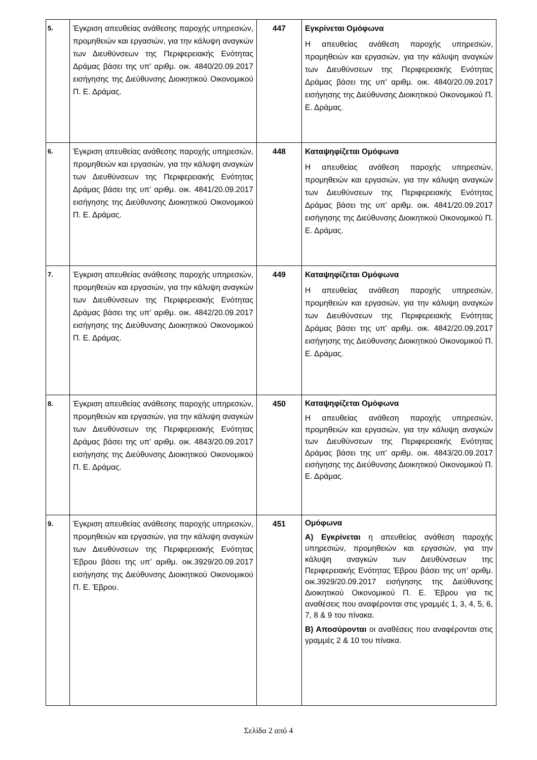| 5. | Έγκριση απευθείας ανάθεσης παροχής υπηρεσιών, προμηθειών και εργασιών, για την κάλυψη αναγκών των Διευθύνσεων της Περιφερειακής Ενότητας Δράμας βάσει της υπ’ αριθμ. οικ. 4840/20.09.2017 εισήγησης της Διεύθυνσης Διοικητικού Οικονομικού Π. Ε. Δράμας. | 447 | Εγκρίνεται Ομόφωνα Η απευθείας ανάθεση παροχής υπηρεσιών, προμηθειών και εργασιών, για την κάλυψη αναγκών των Διευθύνσεων της Περιφερειακής Ενότητας Δράμας βάσει της υπ’ αριθμ. οικ. 4840/20.09.2017 εισήγησης της Διεύθυνσης Διοικητικού Οικονομικού Π. Ε. Δράμας. |
| 6. | Έγκριση απευθείας ανάθεσης παροχής υπηρεσιών, προμηθειών και εργασιών, για την κάλυψη αναγκών των Διευθύνσεων της Περιφερειακής Ενότητας Δράμας βάσει της υπ’ αριθμ. οικ. 4841/20.09.2017 εισήγησης της Διεύθυνσης Διοικητικού Οικονομικού Π. Ε. Δράμας. | 448 | Καταψηφίζεται Ομόφωνα Η απευθείας ανάθεση παροχής υπηρεσιών, προμηθειών και εργασιών, για την κάλυψη αναγκών των Διευθύνσεων της Περιφερειακής Ενότητας Δράμας βάσει της υπ’ αριθμ. οικ. 4841/20.09.2017 εισήγησης της Διεύθυνσης Διοικητικού Οικονομικού Π. Ε. Δράμας. |
| 7. | Έγκριση απευθείας ανάθεσης παροχής υπηρεσιών, προμηθειών και εργασιών, για την κάλυψη αναγκών των Διευθύνσεων της Περιφερειακής Ενότητας Δράμας βάσει της υπ’ αριθμ. οικ. 4842/20.09.2017 εισήγησης της Διεύθυνσης Διοικητικού Οικονομικού Π. Ε. Δράμας. | 449 | Καταψηφίζεται Ομόφωνα Η απευθείας ανάθεση παροχής υπηρεσιών, προμηθειών και εργασιών, για την κάλυψη αναγκών των Διευθύνσεων της Περιφερειακής Ενότητας Δράμας βάσει της υπ’ αριθμ. οικ. 4842/20.09.2017 εισήγησης της Διεύθυνσης Διοικητικού Οικονομικού Π. Ε. Δράμας. |
| 8. | Έγκριση απευθείας ανάθεσης παροχής υπηρεσιών, προμηθειών και εργασιών, για την κάλυψη αναγκών των Διευθύνσεων της Περιφερειακής Ενότητας Δράμας βάσει της υπ’ αριθμ. οικ. 4843/20.09.2017 εισήγησης της Διεύθυνσης Διοικητικού Οικονομικού Π. Ε. Δράμας. | 450 | Καταψηφίζεται Ομόφωνα Η απευθείας ανάθεση παροχής υπηρεσιών, προμηθειών και εργασιών, για την κάλυψη αναγκών των Διευθύνσεων της Περιφερειακής Ενότητας Δράμας βάσει της υπ’ αριθμ. οικ. 4843/20.09.2017 εισήγησης της Διεύθυνσης Διοικητικού Οικονομικού Π. Ε. Δράμας. |
| 9. | Έγκριση απευθείας ανάθεσης παροχής υπηρεσιών, προμηθειών και εργασιών, για την κάλυψη αναγκών των Διευθύνσεων της Περιφερειακής Ενότητας Έβρου βάσει της υπ’ αριθμ. οικ.3929/20.09.2017 εισήγησης της Διεύθυνσης Διοικητικού Οικονομικού Π. Ε. Έβρου. | 451 | Ομόφωνα Α) Εγκρίνεται η απευθείας ανάθεση παροχής υπηρεσιών, προμηθειών και εργασιών, για την κάλυψη αναγκών των Διευθύνσεων της Περιφερειακής Ενότητας Έβρου βάσει της υπ’ αριθμ. οικ.3929/20.09.2017 εισήγησης της Διεύθυνσης Διοικητικού Οικονομικού Π. Ε. Έβρου για τις αναθέσεις που αναφέρονται στις γραμμές 1, 3, 4, 5, 6, 7, 8 & 9 του πίνακα. Β) Αποσύρονται οι αναθέσεις που αναφέρονται στις γραμμές 2 & 10 του πίνακα. |
Σελίδα 2 από 4